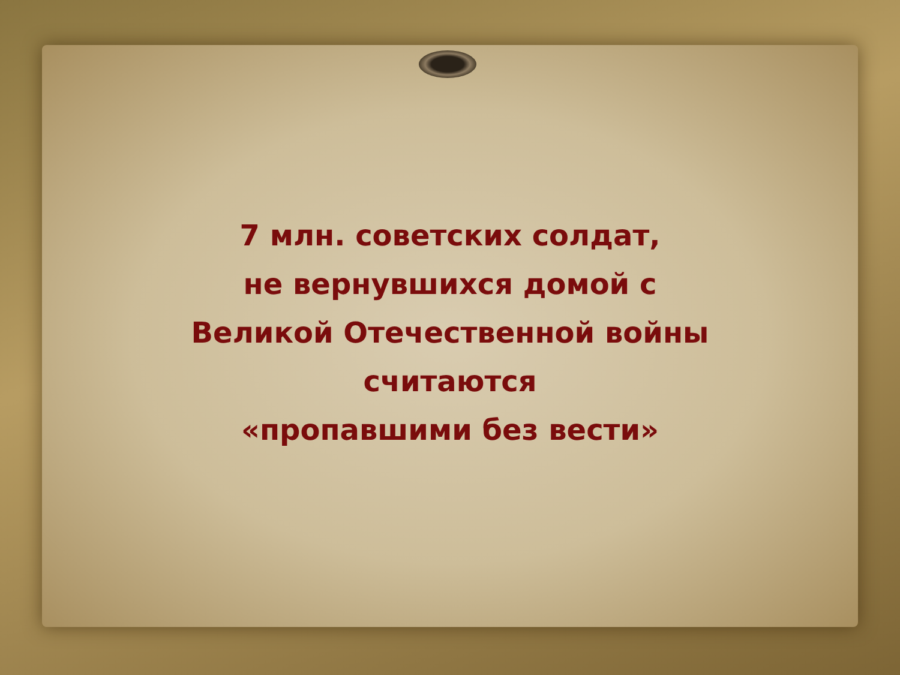7 млн. советских солдат,
не вернувшихся домой с
Великой Отечественной войны
считаются
«пропавшими без вести»